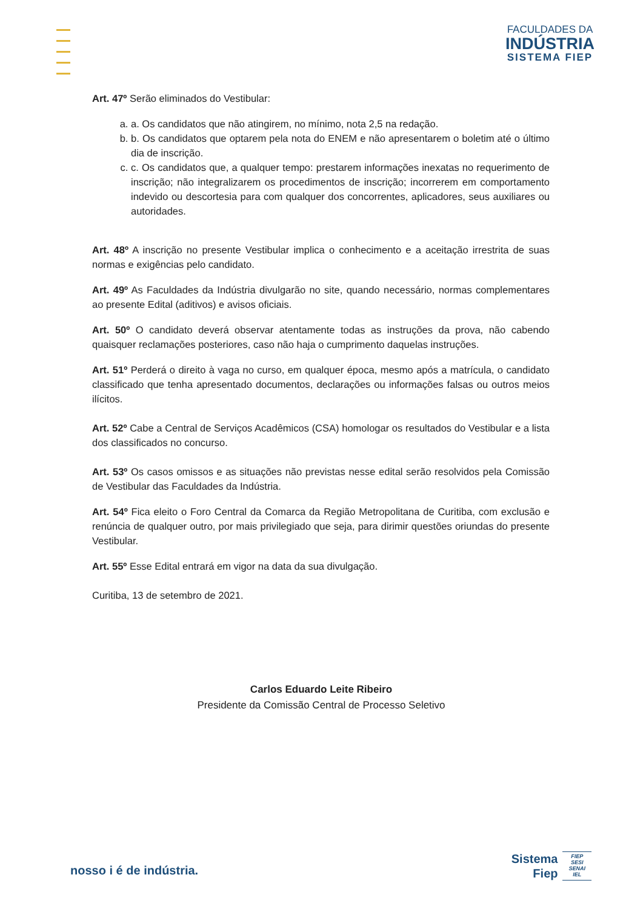FACULDADES DA
INDÚSTRIA
SISTEMA FIEP
Art. 47º Serão eliminados do Vestibular:
a. a. Os candidatos que não atingirem, no mínimo, nota 2,5 na redação.
b. b. Os candidatos que optarem pela nota do ENEM e não apresentarem o boletim até o último dia de inscrição.
c. c. Os candidatos que, a qualquer tempo: prestarem informações inexatas no requerimento de inscrição; não integralizarem os procedimentos de inscrição; incorrerem em comportamento indevido ou descortesia para com qualquer dos concorrentes, aplicadores, seus auxiliares ou autoridades.
Art. 48º A inscrição no presente Vestibular implica o conhecimento e a aceitação irrestrita de suas normas e exigências pelo candidato.
Art. 49º As Faculdades da Indústria divulgarão no site, quando necessário, normas complementares ao presente Edital (aditivos) e avisos oficiais.
Art. 50º O candidato deverá observar atentamente todas as instruções da prova, não cabendo quaisquer reclamações posteriores, caso não haja o cumprimento daquelas instruções.
Art. 51º Perderá o direito à vaga no curso, em qualquer época, mesmo após a matrícula, o candidato classificado que tenha apresentado documentos, declarações ou informações falsas ou outros meios ilícitos.
Art. 52º Cabe a Central de Serviços Acadêmicos (CSA) homologar os resultados do Vestibular e a lista dos classificados no concurso.
Art. 53º Os casos omissos e as situações não previstas nesse edital serão resolvidos pela Comissão de Vestibular das Faculdades da Indústria.
Art. 54º Fica eleito o Foro Central da Comarca da Região Metropolitana de Curitiba, com exclusão e renúncia de qualquer outro, por mais privilegiado que seja, para dirimir questões oriundas do presente Vestibular.
Art. 55º Esse Edital entrará em vigor na data da sua divulgação.
Curitiba, 13 de setembro de 2021.
Carlos Eduardo Leite Ribeiro
Presidente da Comissão Central de Processo Seletivo
nosso i é de indústria.
Sistema
Fiep
FIEP
SESI
SENAI
IEL